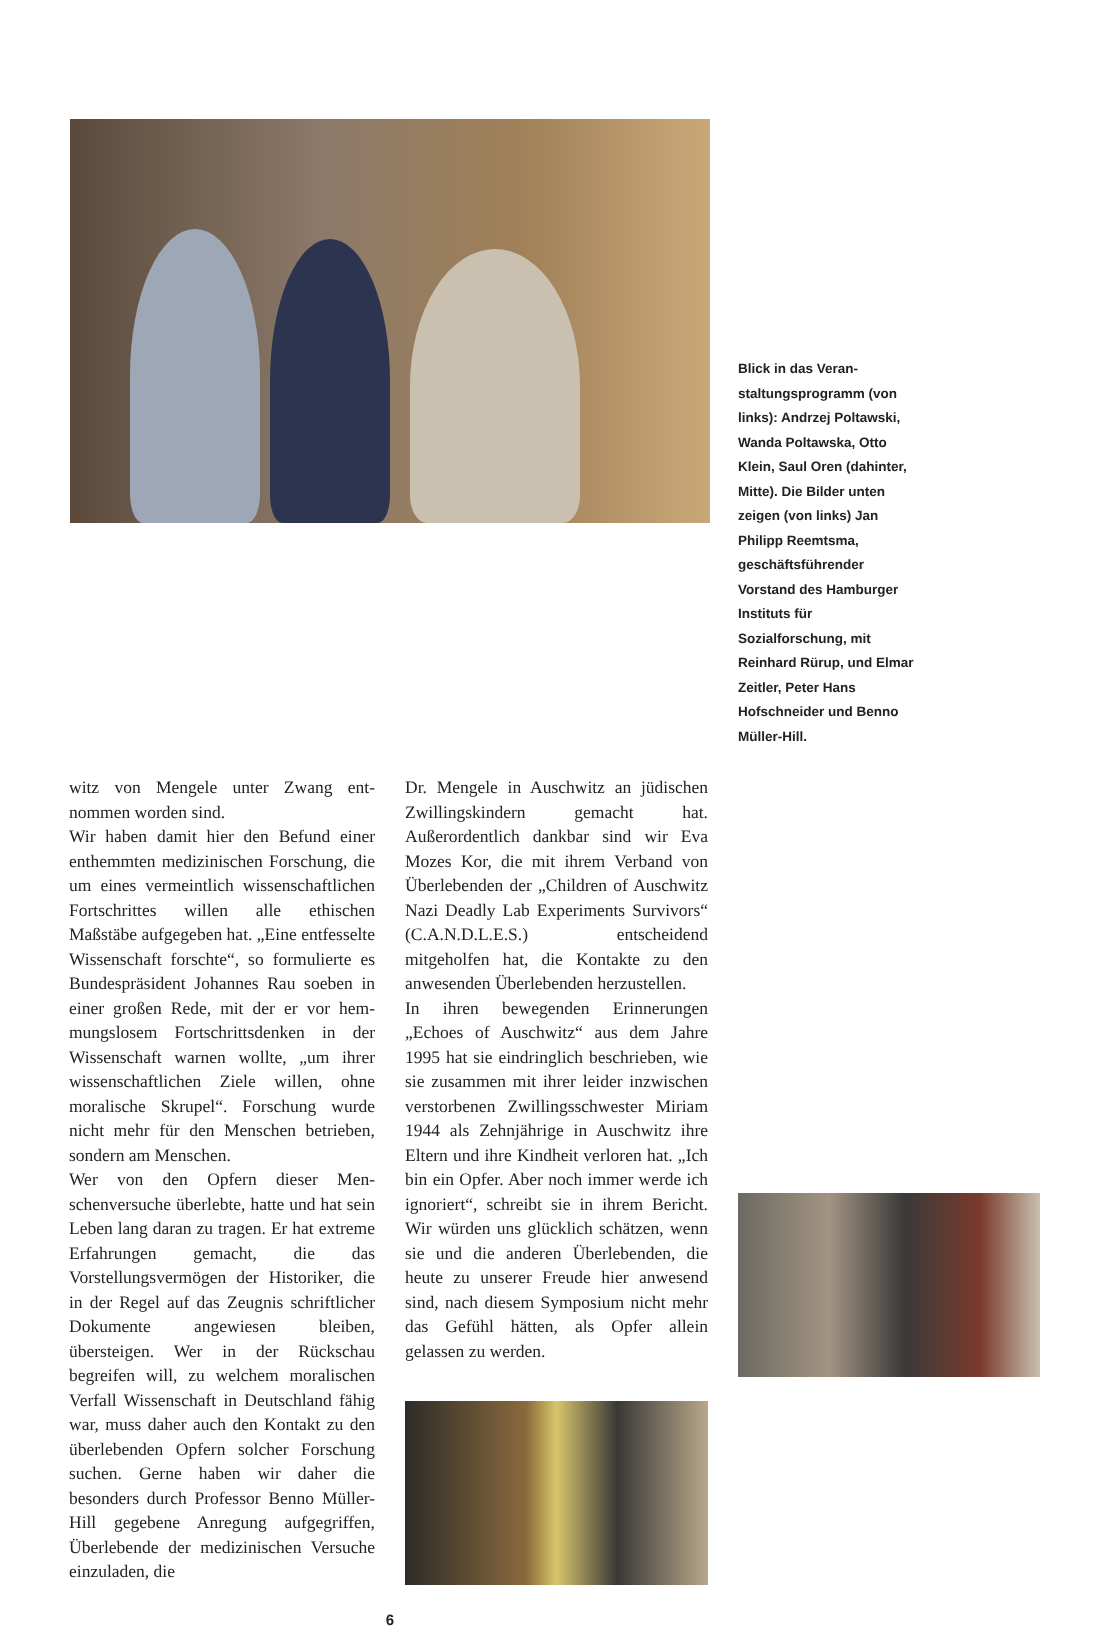Blick in das Veran­staltungsprogramm (von links): Andrzej Poltawski, Wanda Poltawska, Otto Klein, Saul Oren (dahinter, Mitte). Die Bilder unten zeigen (von links) Jan Philipp Reemtsma, geschäfts­führender Vorstand des Hamburger Instituts für Sozialforschung, mit Reinhard Rürup, und Elmar Zeitler, Peter Hans Hofschneider und Benno Müller-Hill.
witz von Mengele unter Zwang ent­nommen worden sind.
Wir haben damit hier den Befund einer enthemmten medizinischen For­schung, die um eines vermeintlich wis­senschaftlichen Fortschrittes willen alle ethischen Maßstäbe aufgegeben hat. „Eine entfesselte Wissenschaft forschte“, so formulierte es Bundesprä­sident Johannes Rau soeben in einer großen Rede, mit der er vor hem­mungslosem Fortschrittsdenken in der Wissenschaft warnen wollte, „um ihrer wissenschaftlichen Ziele willen, ohne moralische Skrupel“. Forschung wurde nicht mehr für den Menschen betrie­ben, sondern am Menschen.
Wer von den Opfern dieser Men­schenversuche überlebte, hatte und hat sein Leben lang daran zu tragen. Er hat extreme Erfahrungen gemacht, die das Vorstellungsvermögen der Historiker, die in der Regel auf das Zeugnis schriftlicher Dokumente an­gewiesen bleiben, übersteigen. Wer in der Rückschau begreifen will, zu wel­chem moralischen Verfall Wissen­schaft in Deutschland fähig war, muss daher auch den Kontakt zu den über­lebenden Opfern solcher Forschung suchen. Gerne haben wir daher die besonders durch Professor Benno Müller-Hill gegebene Anregung auf­gegriffen, Überlebende der medizini­schen Versuche einzuladen, die
Dr. Mengele in Auschwitz an jüdi­schen Zwillingskindern gemacht hat. Außerordentlich dankbar sind wir Eva Mozes Kor, die mit ihrem Verband von Überlebenden der „Children of Ausch­witz Nazi Deadly Lab Experiments Survivors“ (C.A.N.D.L.E.S.) entschei­dend mitgeholfen hat, die Kontakte zu den anwesenden Überlebenden herzu­stellen.
In ihren bewegenden Erinnerungen „Echoes of Auschwitz“ aus dem Jahre 1995 hat sie eindringlich beschrieben, wie sie zusammen mit ihrer leider inzwischen verstorbenen Zwillings­schwester Miriam 1944 als Zehnjäh­rige in Auschwitz ihre Eltern und ihre Kindheit verloren hat. „Ich bin ein Opfer. Aber noch immer werde ich ig­noriert“, schreibt sie in ihrem Bericht. Wir würden uns glücklich schätzen, wenn sie und die anderen Überleben­den, die heute zu unserer Freude hier anwesend sind, nach diesem Sympo­sium nicht mehr das Gefühl hätten, als Opfer allein gelassen zu werden.
6